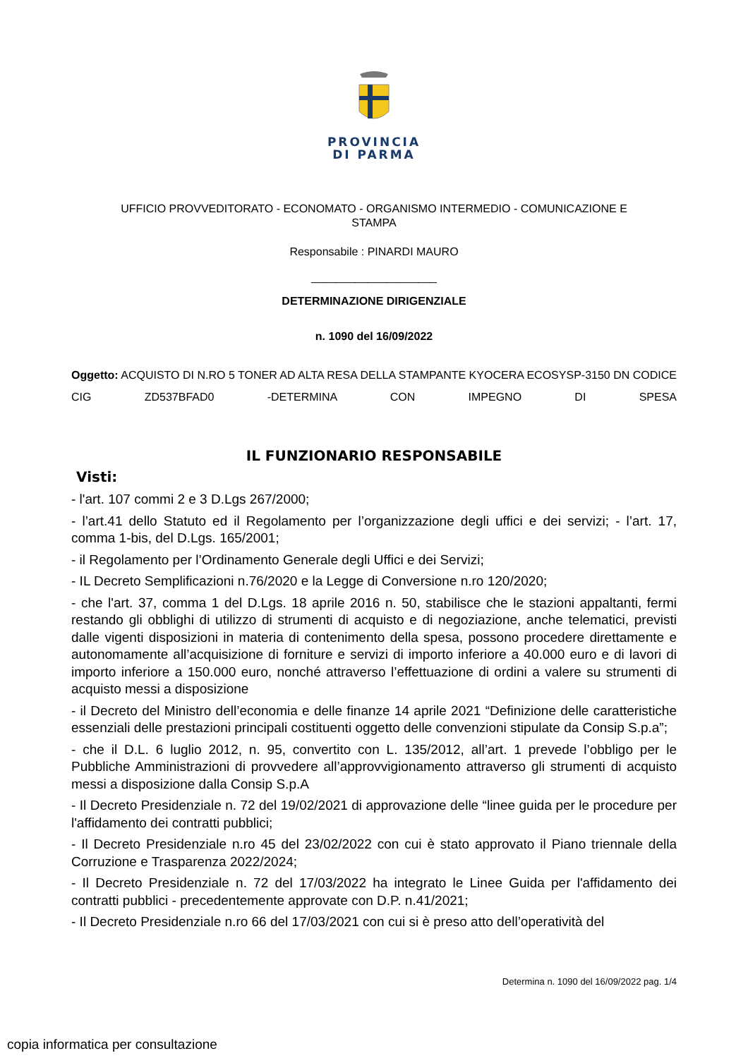PROVINCIA
DI PARMA
UFFICIO PROVVEDITORATO - ECONOMATO - ORGANISMO INTERMEDIO - COMUNICAZIONE E
STAMPA
Responsabile : PINARDI MAURO
____________________
DETERMINAZIONE DIRIGENZIALE
n. 1090 del 16/09/2022
Oggetto: ACQUISTO DI N.RO 5 TONER AD ALTA RESA DELLA STAMPANTE KYOCERA ECOSYSP-3150 DN CODICE CIG ZD537BFAD0 -DETERMINA CON IMPEGNO DI SPESA
IL FUNZIONARIO RESPONSABILE
Visti:
- l'art. 107 commi 2 e 3 D.Lgs 267/2000;
- l’art.41 dello Statuto ed il Regolamento per l’organizzazione degli uffici e dei servizi; - l’art. 17, comma 1-bis, del D.Lgs. 165/2001;
- il Regolamento per l’Ordinamento Generale degli Uffici e dei Servizi;
- IL Decreto Semplificazioni n.76/2020 e la Legge di Conversione n.ro 120/2020;
- che l'art. 37, comma 1 del D.Lgs. 18 aprile 2016 n. 50, stabilisce che le stazioni appaltanti, fermi restando gli obblighi di utilizzo di strumenti di acquisto e di negoziazione, anche telematici, previsti dalle vigenti disposizioni in materia di contenimento della spesa, possono procedere direttamente e autonomamente all’acquisizione di forniture e servizi di importo inferiore a 40.000 euro e di lavori di importo inferiore a 150.000 euro, nonché attraverso l’effettuazione di ordini a valere su strumenti di acquisto messi a disposizione
- il Decreto del Ministro dell’economia e delle finanze 14 aprile 2021 “Definizione delle caratteristiche essenziali delle prestazioni principali costituenti oggetto delle convenzioni stipulate da Consip S.p.a”;
- che il D.L. 6 luglio 2012, n. 95, convertito con L. 135/2012, all’art. 1 prevede l’obbligo per le Pubbliche Amministrazioni di provvedere all’approvvigionamento attraverso gli strumenti di acquisto messi a disposizione dalla Consip S.p.A
- Il Decreto Presidenziale n. 72 del 19/02/2021 di approvazione delle “linee guida per le procedure per l'affidamento dei contratti pubblici;
- Il Decreto Presidenziale n.ro 45 del 23/02/2022 con cui è stato approvato il Piano triennale della Corruzione e Trasparenza 2022/2024;
- Il Decreto Presidenziale n. 72 del 17/03/2022 ha integrato le Linee Guida per l'affidamento dei contratti pubblici - precedentemente approvate con D.P. n.41/2021;
- Il Decreto Presidenziale n.ro 66 del 17/03/2021 con cui si è preso atto dell’operatività del
Determina n. 1090 del 16/09/2022 pag. 1/4
copia informatica per consultazione